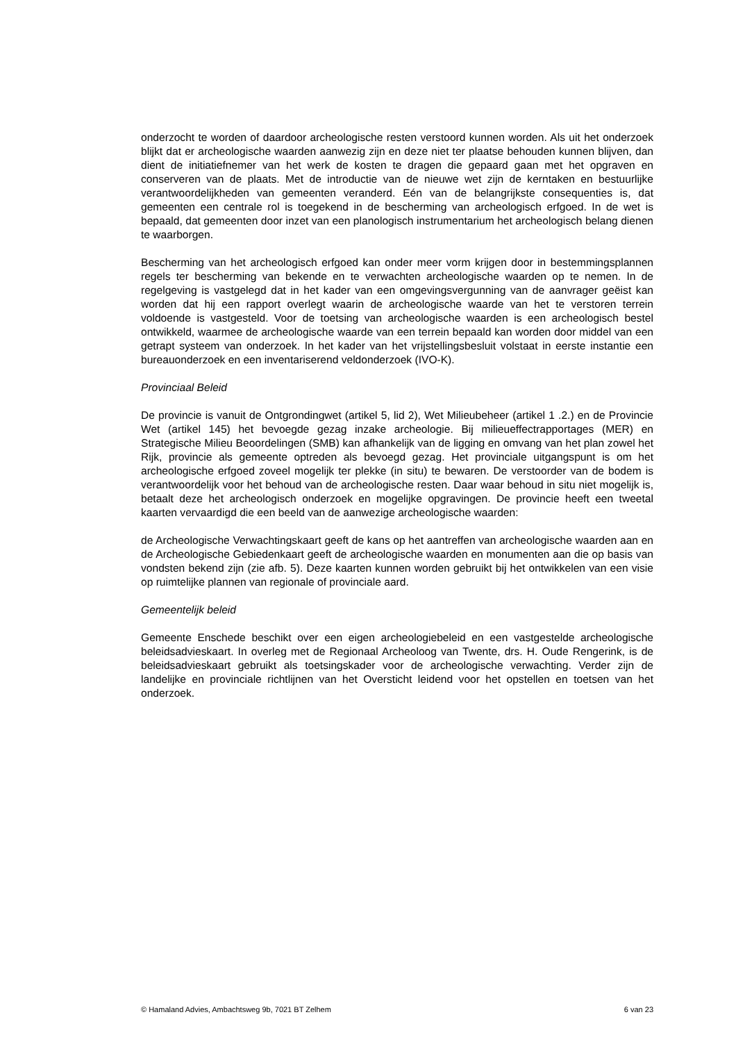onderzocht te worden of daardoor archeologische resten verstoord kunnen worden. Als uit het onderzoek blijkt dat er archeologische waarden aanwezig zijn en deze niet ter plaatse behouden kunnen blijven, dan dient de initiatiefnemer van het werk de kosten te dragen die gepaard gaan met het opgraven en conserveren van de plaats. Met de introductie van de nieuwe wet zijn de kerntaken en bestuurlijke verantwoordelijkheden van gemeenten veranderd. Eén van de belangrijkste consequenties is, dat gemeenten een centrale rol is toegekend in de bescherming van archeologisch erfgoed. In de wet is bepaald, dat gemeenten door inzet van een planologisch instrumentarium het archeologisch belang dienen te waarborgen.
Bescherming van het archeologisch erfgoed kan onder meer vorm krijgen door in bestemmingsplannen regels ter bescherming van bekende en te verwachten archeologische waarden op te nemen. In de regelgeving is vastgelegd dat in het kader van een omgevingsvergunning van de aanvrager geëist kan worden dat hij een rapport overlegt waarin de archeologische waarde van het te verstoren terrein voldoende is vastgesteld. Voor de toetsing van archeologische waarden is een archeologisch bestel ontwikkeld, waarmee de archeologische waarde van een terrein bepaald kan worden door middel van een getrapt systeem van onderzoek. In het kader van het vrijstellingsbesluit volstaat in eerste instantie een bureauonderzoek en een inventariserend veldonderzoek (IVO-K).
Provinciaal Beleid
De provincie is vanuit de Ontgrondingwet (artikel 5, lid 2), Wet Milieubeheer (artikel 1 .2.) en de Provincie Wet (artikel 145) het bevoegde gezag inzake archeologie. Bij milieueffectrapportages (MER) en Strategische Milieu Beoordelingen (SMB) kan afhankelijk van de ligging en omvang van het plan zowel het Rijk, provincie als gemeente optreden als bevoegd gezag. Het provinciale uitgangspunt is om het archeologische erfgoed zoveel mogelijk ter plekke (in situ) te bewaren. De verstoorder van de bodem is verantwoordelijk voor het behoud van de archeologische resten. Daar waar behoud in situ niet mogelijk is, betaalt deze het archeologisch onderzoek en mogelijke opgravingen. De provincie heeft een tweetal kaarten vervaardigd die een beeld van de aanwezige archeologische waarden:
de Archeologische Verwachtingskaart geeft de kans op het aantreffen van archeologische waarden aan en de Archeologische Gebiedenkaart geeft de archeologische waarden en monumenten aan die op basis van vondsten bekend zijn (zie afb. 5). Deze kaarten kunnen worden gebruikt bij het ontwikkelen van een visie op ruimtelijke plannen van regionale of provinciale aard.
Gemeentelijk beleid
Gemeente Enschede beschikt over een eigen archeologiebeleid en een vastgestelde archeologische beleidsadvieskaart. In overleg met de Regionaal Archeoloog van Twente, drs. H. Oude Rengerink, is de beleidsadvieskaart gebruikt als toetsingskader voor de archeologische verwachting. Verder zijn de landelijke en provinciale richtlijnen van het Oversticht leidend voor het opstellen en toetsen van het onderzoek.
© Hamaland Advies, Ambachtsweg 9b, 7021 BT Zelhem 6 van 23